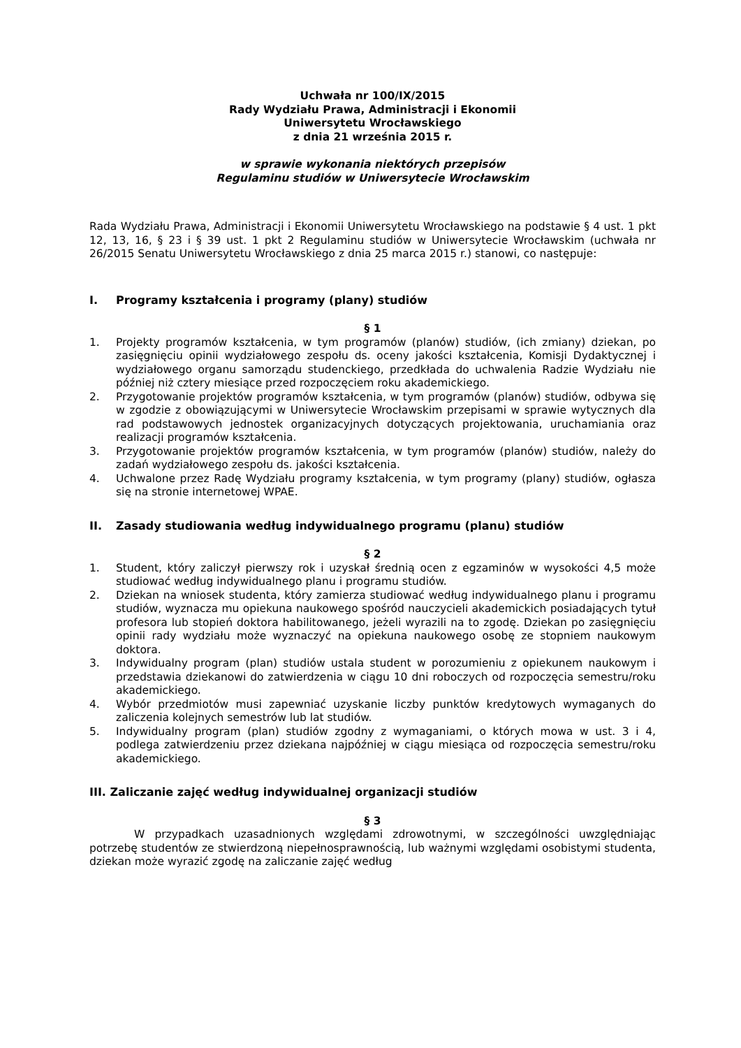Uchwała nr 100/IX/2015
Rady Wydziału Prawa, Administracji i Ekonomii
Uniwersytetu Wrocławskiego
z dnia 21 września 2015 r.
w sprawie wykonania niektórych przepisów
Regulaminu studiów w Uniwersytecie Wrocławskim
Rada Wydziału Prawa, Administracji i Ekonomii Uniwersytetu Wrocławskiego na podstawie § 4 ust. 1 pkt 12, 13, 16, § 23 i § 39 ust. 1 pkt 2 Regulaminu studiów w Uniwersytecie Wrocławskim (uchwała nr 26/2015 Senatu Uniwersytetu Wrocławskiego z dnia 25 marca 2015 r.) stanowi, co następuje:
I. Programy kształcenia i programy (plany) studiów
§ 1
1. Projekty programów kształcenia, w tym programów (planów) studiów, (ich zmiany) dziekan, po zasięgnięciu opinii wydziałowego zespołu ds. oceny jakości kształcenia, Komisji Dydaktycznej i wydziałowego organu samorządu studenckiego, przedkłada do uchwalenia Radzie Wydziału nie później niż cztery miesiące przed rozpoczęciem roku akademickiego.
2. Przygotowanie projektów programów kształcenia, w tym programów (planów) studiów, odbywa się w zgodzie z obowiązującymi w Uniwersytecie Wrocławskim przepisami w sprawie wytycznych dla rad podstawowych jednostek organizacyjnych dotyczących projektowania, uruchamiania oraz realizacji programów kształcenia.
3. Przygotowanie projektów programów kształcenia, w tym programów (planów) studiów, należy do zadań wydziałowego zespołu ds. jakości kształcenia.
4. Uchwalone przez Radę Wydziału programy kształcenia, w tym programy (plany) studiów, ogłasza się na stronie internetowej WPAE.
II. Zasady studiowania według indywidualnego programu (planu) studiów
§ 2
1. Student, który zaliczył pierwszy rok i uzyskał średnią ocen z egzaminów w wysokości 4,5 może studiować według indywidualnego planu i programu studiów.
2. Dziekan na wniosek studenta, który zamierza studiować według indywidualnego planu i programu studiów, wyznacza mu opiekuna naukowego spośród nauczycieli akademickich posiadających tytuł profesora lub stopień doktora habilitowanego, jeżeli wyrazili na to zgodę. Dziekan po zasięgnięciu opinii rady wydziału może wyznaczyć na opiekuna naukowego osobę ze stopniem naukowym doktora.
3. Indywidualny program (plan) studiów ustala student w porozumieniu z opiekunem naukowym i przedstawia dziekanowi do zatwierdzenia w ciągu 10 dni roboczych od rozpoczęcia semestru/roku akademickiego.
4. Wybór przedmiotów musi zapewniać uzyskanie liczby punktów kredytowych wymaganych do zaliczenia kolejnych semestrów lub lat studiów.
5. Indywidualny program (plan) studiów zgodny z wymaganiami, o których mowa w ust. 3 i 4, podlega zatwierdzeniu przez dziekana najpóźniej w ciągu miesiąca od rozpoczęcia semestru/roku akademickiego.
III. Zaliczanie zajęć według indywidualnej organizacji studiów
§ 3
W przypadkach uzasadnionych względami zdrowotnymi, w szczególności uwzględniając potrzebę studentów ze stwierdzoną niepełnosprawnością, lub ważnymi względami osobistymi studenta, dziekan może wyrazić zgodę na zaliczanie zajęć według